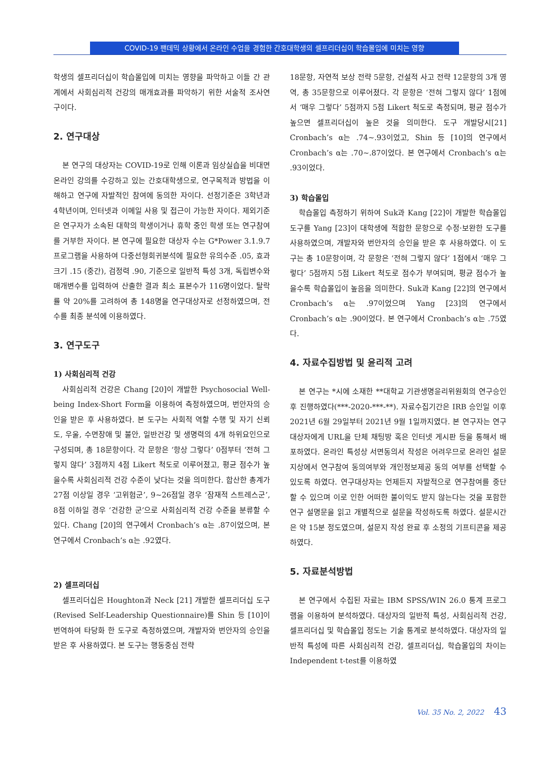COVID-19 팬데믹 상황에서 온라인 수업을 경험한 간호대학생의 셀프리더십이 학습몰입에 미치는 영향
학생의 셀프리더십이 학습몰입에 미치는 영향을 파악하고 이들 간 관계에서 사회심리적 건강의 매개효과를 파악하기 위한 서술적 조사연구이다.
2. 연구대상
본 연구의 대상자는 COVID-19로 인해 이론과 임상실습을 비대면 온라인 강의를 수강하고 있는 간호대학생으로, 연구목적과 방법을 이해하고 연구에 자발적인 참여에 동의한 자이다. 선정기준은 3학년과 4학년이며, 인터넷과 이메일 사용 및 접근이 가능한 자이다. 제외기준은 연구자가 소속된 대학의 학생이거나 휴학 중인 학생 또는 연구참여를 거부한 자이다. 본 연구에 필요한 대상자 수는 G*Power 3.1.9.7 프로그램을 사용하여 다중선형회귀분석에 필요한 유의수준 .05, 효과크기 .15 (중간), 검정력 .90, 기준으로 일반적 특성 3개, 독립변수와 매개변수를 입력하여 산출한 결과 최소 표본수가 116명이었다. 탈락률 약 20%를 고려하여 총 148명을 연구대상자로 선정하였으며, 전수를 최종 분석에 이용하였다.
3. 연구도구
1) 사회심리적 건강
사회심리적 건강은 Chang [20]이 개발한 Psychosocial Well-being Index-Short Form을 이용하여 측정하였으며, 번안자의 승인을 받은 후 사용하였다. 본 도구는 사회적 역할 수행 및 자기 신뢰도, 우울, 수면장애 및 불안, 일반건강 및 생명력의 4개 하위요인으로 구성되며, 총 18문항이다. 각 문항은 ‘항상 그렇다’ 0점부터 ‘전혀 그렇지 않다’ 3점까지 4점 Likert 척도로 이루어졌고, 평균 점수가 높을수록 사회심리적 건강 수준이 낮다는 것을 의미한다. 합산한 총계가 27점 이상일 경우 ‘고위험군’, 9~26점일 경우 ‘잠재적 스트레스군’, 8점 이하일 경우 ‘건강한 군’으로 사회심리적 건강 수준을 분류할 수 있다. Chang [20]의 연구에서 Cronbach’s α는 .87이었으며, 본 연구에서 Cronbach’s α는 .92였다.
2) 셀프리더십
셀프리더십은 Houghton과 Neck [21] 개발한 셀프리더십 도구(Revised Self-Leadership Questionnaire)를 Shin 등 [10]이 번역하여 타당화 한 도구로 측정하였으며, 개발자와 번안자의 승인을 받은 후 사용하였다. 본 도구는 행동중심 전략
18문항, 자연적 보상 전략 5문항, 건설적 사고 전략 12문항의 3개 영역, 총 35문항으로 이루어졌다. 각 문항은 ‘전혀 그렇지 않다’ 1점에서 ‘매우 그렇다’ 5점까지 5점 Likert 척도로 측정되며, 평균 점수가 높으면 셀프리더십이 높은 것을 의미한다. 도구 개발당시[21] Cronbach’s α는 .74~.93이었고, Shin 등 [10]의 연구에서 Cronbach’s α는 .70~.87이었다. 본 연구에서 Cronbach’s α는 .93이었다.
3) 학습몰입
학습몰입 측정하기 위하여 Suk과 Kang [22]이 개발한 학습몰입 도구를 Yang [23]이 대학생에 적합한 문항으로 수정·보완한 도구를 사용하였으며, 개발자와 번안자의 승인을 받은 후 사용하였다. 이 도구는 총 10문항이며, 각 문항은 ‘전혀 그렇지 않다’ 1점에서 ‘매우 그렇다’ 5점까지 5점 Likert 척도로 점수가 부여되며, 평균 점수가 높을수록 학습몰입이 높음을 의미한다. Suk과 Kang [22]의 연구에서 Cronbach’s α는 .97이었으며 Yang [23]의 연구에서 Cronbach’s α는 .90이었다. 본 연구에서 Cronbach’s α는 .75였다.
4. 자료수집방법 및 윤리적 고려
본 연구는 *시에 소재한 **대학교 기관생명윤리위원회의 연구승인 후 진행하였다(***-2020-***-**). 자료수집기간은 IRB 승인일 이후 2021년 6월 29일부터 2021년 9월 1일까지였다. 본 연구자는 연구대상자에게 URL을 단체 채팅방 혹은 인터넷 게시판 등을 통해서 배포하였다. 온라인 특성상 서면동의서 작성은 어려우므로 온라인 설문지상에서 연구참여 동의여부와 개인정보제공 동의 여부를 선택할 수 있도록 하였다. 연구대상자는 언제든지 자발적으로 연구참여를 중단할 수 있으며 이로 인한 어떠한 불이익도 받지 않는다는 것을 포함한 연구 설명문을 읽고 개별적으로 설문을 작성하도록 하였다. 설문시간은 약 15분 정도였으며, 설문지 작성 완료 후 소정의 기프티콘을 제공하였다.
5. 자료분석방법
본 연구에서 수집된 자료는 IBM SPSS/WIN 26.0 통계 프로그램을 이용하여 분석하였다. 대상자의 일반적 특성, 사회심리적 건강, 셀프리더십 및 학습몰입 정도는 기술 통계로 분석하였다. 대상자의 일반적 특성에 따른 사회심리적 건강, 셀프리더십, 학습몰입의 차이는 Independent t-test를 이용하였
Vol. 35 No. 2, 2022 43